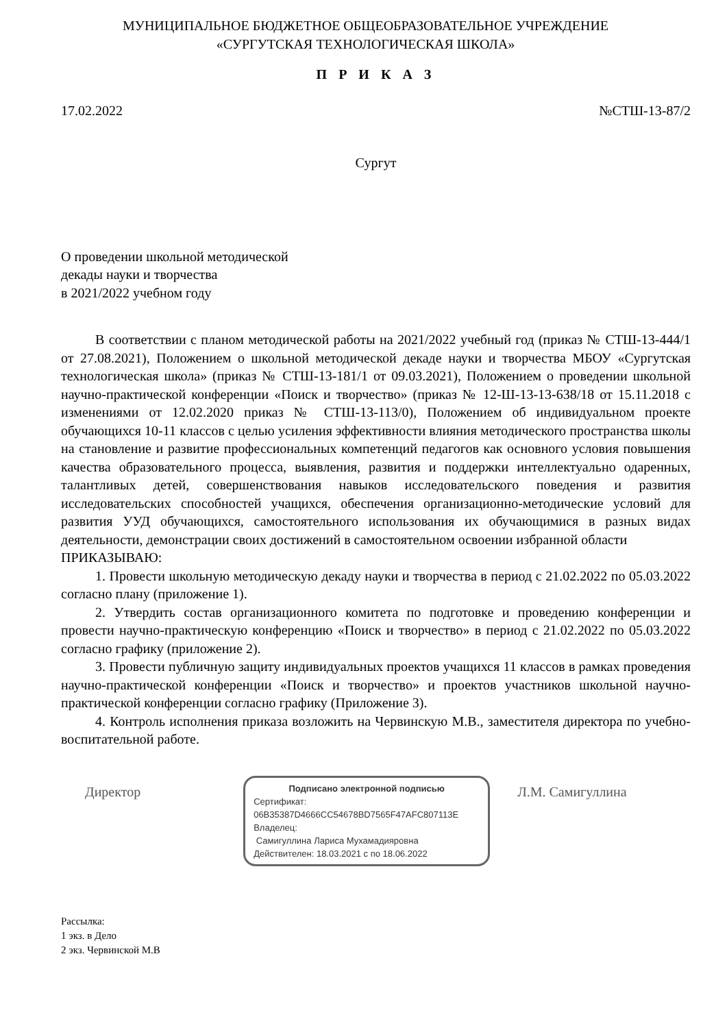МУНИЦИПАЛЬНОЕ БЮДЖЕТНОЕ ОБЩЕОБРАЗОВАТЕЛЬНОЕ УЧРЕЖДЕНИЕ
«СУРГУТСКАЯ ТЕХНОЛОГИЧЕСКАЯ ШКОЛА»
П Р И К А З
17.02.2022 №СТШ-13-87/2
Сургут
О проведении школьной методической
декады науки и творчества
в 2021/2022 учебном году
В соответствии с планом методической работы на 2021/2022 учебный год (приказ № СТШ-13-444/1 от 27.08.2021), Положением о школьной методической декаде науки и творчества МБОУ «Сургутская технологическая школа» (приказ № СТШ-13-181/1 от 09.03.2021), Положением о проведении школьной научно-практической конференции «Поиск и творчество» (приказ № 12-Ш-13-13-638/18 от 15.11.2018 с изменениями от 12.02.2020 приказ № СТШ-13-113/0), Положением об индивидуальном проекте обучающихся 10-11 классов с целью усиления эффективности влияния методического пространства школы на становление и развитие профессиональных компетенций педагогов как основного условия повышения качества образовательного процесса, выявления, развития и поддержки интеллектуально одаренных, талантливых детей, совершенствования навыков исследовательского поведения и развития исследовательских способностей учащихся, обеспечения организационно-методические условий для развития УУД обучающихся, самостоятельного использования их обучающимися в разных видах деятельности, демонстрации своих достижений в самостоятельном освоении избранной области
ПРИКАЗЫВАЮ:
1. Провести школьную методическую декаду науки и творчества в период с 21.02.2022 по 05.03.2022 согласно плану (приложение 1).
2. Утвердить состав организационного комитета по подготовке и проведению конференции и провести научно-практическую конференцию «Поиск и творчество» в период с 21.02.2022 по 05.03.2022 согласно графику (приложение 2).
3. Провести публичную защиту индивидуальных проектов учащихся 11 классов в рамках проведения научно-практической конференции «Поиск и творчество» и проектов участников школьной научно-практической конференции согласно графику (Приложение 3).
4. Контроль исполнения приказа возложить на Червинскую М.В., заместителя директора по учебно-воспитательной работе.
Директор
Подписано электронной подписью
Сертификат:
06B35387D4666CC54678BD7565F47AFC807113E
Владелец:
Самигуллина Лариса Мухамадияровна
Действителен: 18.03.2021 с по 18.06.2022
Л.М. Самигуллина
Рассылка:
1 экз. в Дело
2 экз. Червинской М.В